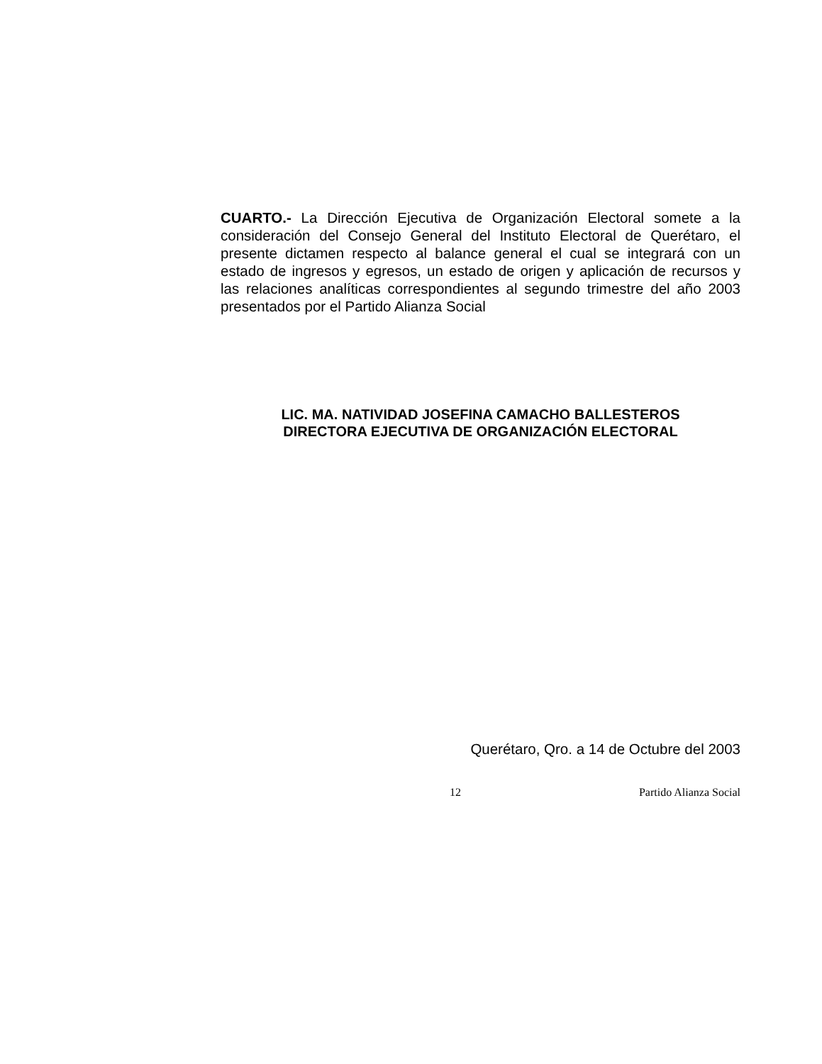CUARTO.- La Dirección Ejecutiva de Organización Electoral somete a la consideración del Consejo General del Instituto Electoral de Querétaro, el presente dictamen respecto al balance general el cual se integrará con un estado de ingresos y egresos, un estado de origen y aplicación de recursos y las relaciones analíticas correspondientes al segundo trimestre del año 2003 presentados por el Partido Alianza Social
LIC. MA. NATIVIDAD JOSEFINA CAMACHO BALLESTEROS
DIRECTORA EJECUTIVA DE ORGANIZACIÓN ELECTORAL
Querétaro, Qro. a 14 de Octubre del 2003
12 Partido Alianza Social